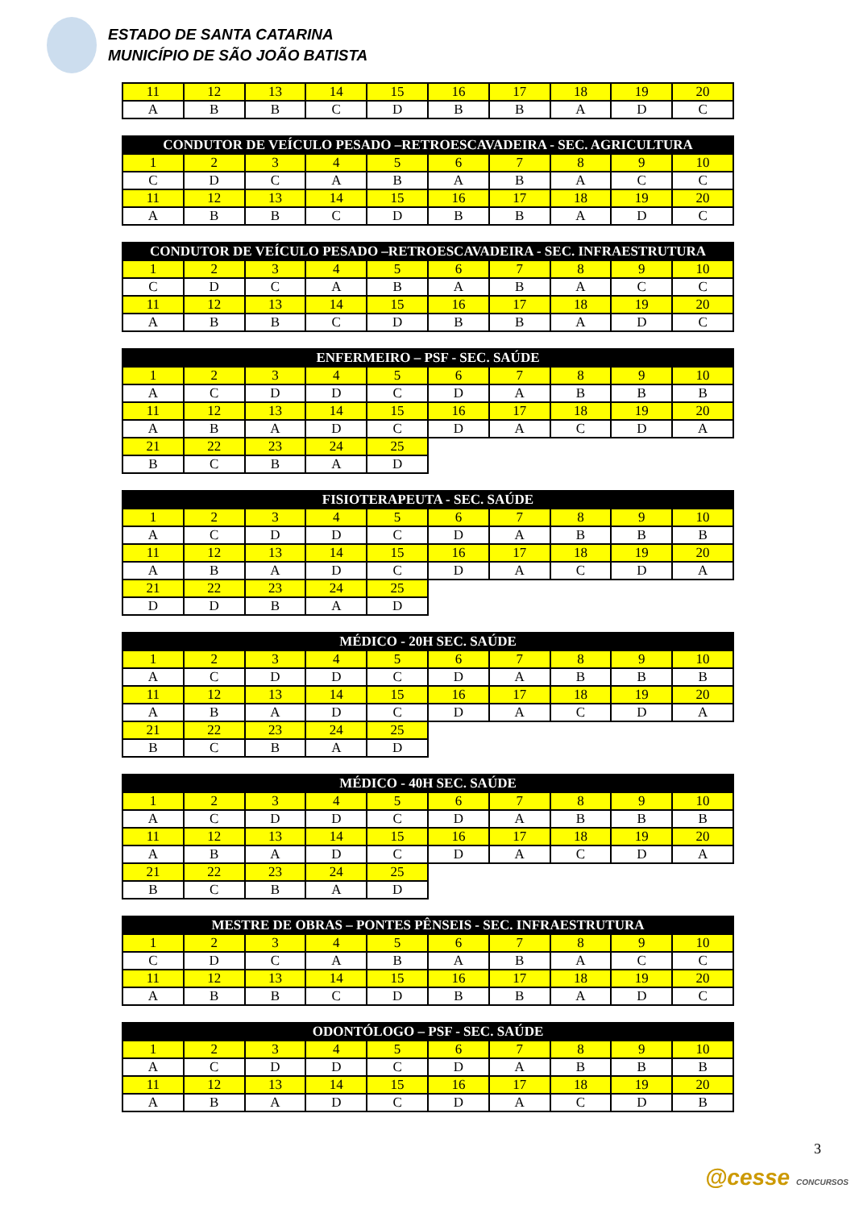ESTADO DE SANTA CATARINA
MUNICÍPIO DE SÃO JOÃO BATISTA
| 11 | 12 | 13 | 14 | 15 | 16 | 17 | 18 | 19 | 20 |
| A | B | B | C | D | B | B | A | D | C |
| CONDUTOR DE VEÍCULO PESADO –RETROESCAVADEIRA - SEC. AGRICULTURA | | | | | | | | | |
| --- | --- | --- | --- | --- | --- | --- | --- | --- | --- |
| 1 | 2 | 3 | 4 | 5 | 6 | 7 | 8 | 9 | 10 |
| C | D | C | A | B | A | B | A | C | C |
| 11 | 12 | 13 | 14 | 15 | 16 | 17 | 18 | 19 | 20 |
| A | B | B | C | D | B | B | A | D | C |
| CONDUTOR DE VEÍCULO PESADO –RETROESCAVADEIRA - SEC. INFRAESTRUTURA | | | | | | | | | |
| --- | --- | --- | --- | --- | --- | --- | --- | --- | --- |
| 1 | 2 | 3 | 4 | 5 | 6 | 7 | 8 | 9 | 10 |
| C | D | C | A | B | A | B | A | C | C |
| 11 | 12 | 13 | 14 | 15 | 16 | 17 | 18 | 19 | 20 |
| A | B | B | C | D | B | B | A | D | C |
| ENFERMEIRO – PSF - SEC. SAÚDE | | | | | | | | | |
| --- | --- | --- | --- | --- | --- | --- | --- | --- | --- |
| 1 | 2 | 3 | 4 | 5 | 6 | 7 | 8 | 9 | 10 |
| A | C | D | D | C | D | A | B | B | B |
| 11 | 12 | 13 | 14 | 15 | 16 | 17 | 18 | 19 | 20 |
| A | B | A | D | C | D | A | C | D | A |
| 21 | 22 | 23 | 24 | 25 | | | | | |
| B | C | B | A | D | | | | | |
| FISIOTERAPEUTA - SEC. SAÚDE | | | | | | | | | |
| --- | --- | --- | --- | --- | --- | --- | --- | --- | --- |
| 1 | 2 | 3 | 4 | 5 | 6 | 7 | 8 | 9 | 10 |
| A | C | D | D | C | D | A | B | B | B |
| 11 | 12 | 13 | 14 | 15 | 16 | 17 | 18 | 19 | 20 |
| A | B | A | D | C | D | A | C | D | A |
| 21 | 22 | 23 | 24 | 25 | | | | | |
| D | D | B | A | D | | | | | |
| MÉDICO - 20H SEC. SAÚDE | | | | | | | | | |
| --- | --- | --- | --- | --- | --- | --- | --- | --- | --- |
| 1 | 2 | 3 | 4 | 5 | 6 | 7 | 8 | 9 | 10 |
| A | C | D | D | C | D | A | B | B | B |
| 11 | 12 | 13 | 14 | 15 | 16 | 17 | 18 | 19 | 20 |
| A | B | A | D | C | D | A | C | D | A |
| 21 | 22 | 23 | 24 | 25 | | | | | |
| B | C | B | A | D | | | | | |
| MÉDICO - 40H SEC. SAÚDE | | | | | | | | | |
| --- | --- | --- | --- | --- | --- | --- | --- | --- | --- |
| 1 | 2 | 3 | 4 | 5 | 6 | 7 | 8 | 9 | 10 |
| A | C | D | D | C | D | A | B | B | B |
| 11 | 12 | 13 | 14 | 15 | 16 | 17 | 18 | 19 | 20 |
| A | B | A | D | C | D | A | C | D | A |
| 21 | 22 | 23 | 24 | 25 | | | | | |
| B | C | B | A | D | | | | | |
| MESTRE DE OBRAS – PONTES PÊNSEIS - SEC. INFRAESTRUTURA | | | | | | | | | |
| --- | --- | --- | --- | --- | --- | --- | --- | --- | --- |
| 1 | 2 | 3 | 4 | 5 | 6 | 7 | 8 | 9 | 10 |
| C | D | C | A | B | A | B | A | C | C |
| 11 | 12 | 13 | 14 | 15 | 16 | 17 | 18 | 19 | 20 |
| A | B | B | C | D | B | B | A | D | C |
| ODONTÓLOGO – PSF - SEC. SAÚDE | | | | | | | | | |
| --- | --- | --- | --- | --- | --- | --- | --- | --- | --- |
| 1 | 2 | 3 | 4 | 5 | 6 | 7 | 8 | 9 | 10 |
| A | C | D | D | C | D | A | B | B | B |
| 11 | 12 | 13 | 14 | 15 | 16 | 17 | 18 | 19 | 20 |
| A | B | A | D | C | D | A | C | D | B |
3
@cesse CONCURSOS